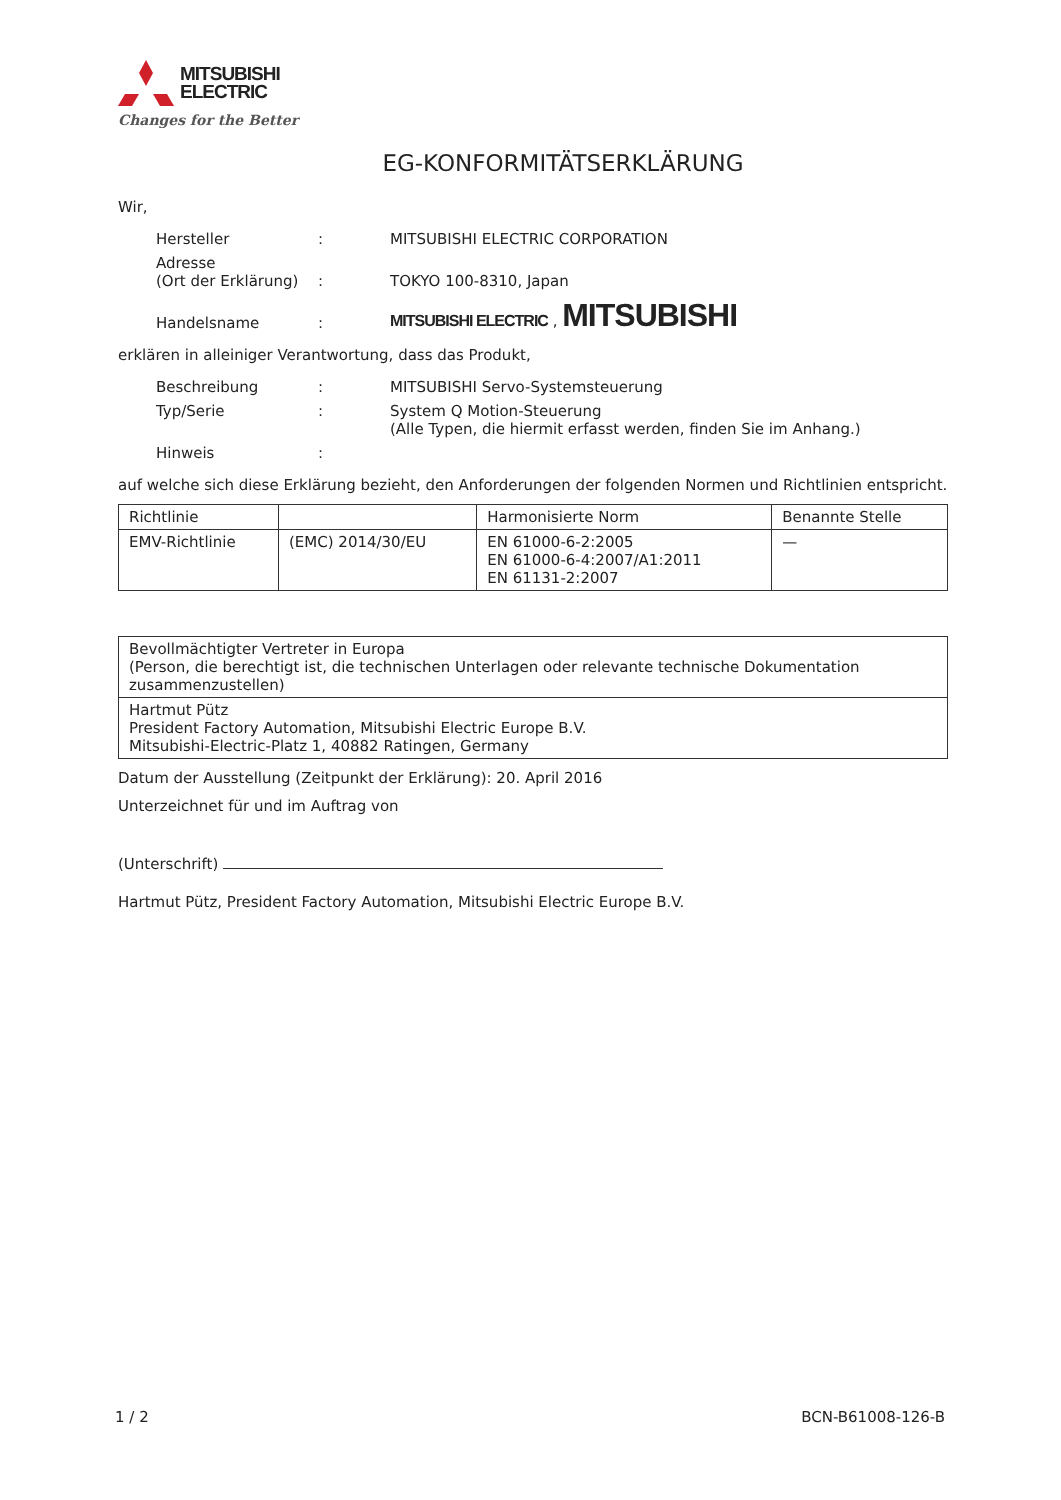MITSUBISHI
ELECTRIC
Changes for the Better
EG-KONFORMITÄTSERKLÄRUNG
Wir,
| Hersteller | : | MITSUBISHI ELECTRIC CORPORATION |
| Adresse (Ort der Erklärung) | : | TOKYO 100-8310, Japan |
| Handelsname | : | MITSUBISHI ELECTRIC , MITSUBISHI |
erklären in alleiniger Verantwortung, dass das Produkt,
| Beschreibung | : | MITSUBISHI Servo-Systemsteuerung |
| Typ/Serie | : | System Q Motion-Steuerung (Alle Typen, die hiermit erfasst werden, finden Sie im Anhang.) |
| Hinweis | : | |
auf welche sich diese Erklärung bezieht, den Anforderungen der folgenden Normen und Richtlinien entspricht.
| Richtlinie | | Harmonisierte Norm | Benannte Stelle |
| EMV-Richtlinie | (EMC) 2014/30/EU | EN 61000-6-2:2005 EN 61000-6-4:2007/A1:2011 EN 61131-2:2007 | — |
| Bevollmächtigter Vertreter in Europa (Person, die berechtigt ist, die technischen Unterlagen oder relevante technische Dokumentation zusammenzustellen) |
| Hartmut Pütz President Factory Automation, Mitsubishi Electric Europe B.V. Mitsubishi-Electric-Platz 1, 40882 Ratingen, Germany |
Datum der Ausstellung (Zeitpunkt der Erklärung): 20. April 2016
Unterzeichnet für und im Auftrag von
(Unterschrift)
Hartmut Pütz, President Factory Automation, Mitsubishi Electric Europe B.V.
1 / 2 BCN-B61008-126-B